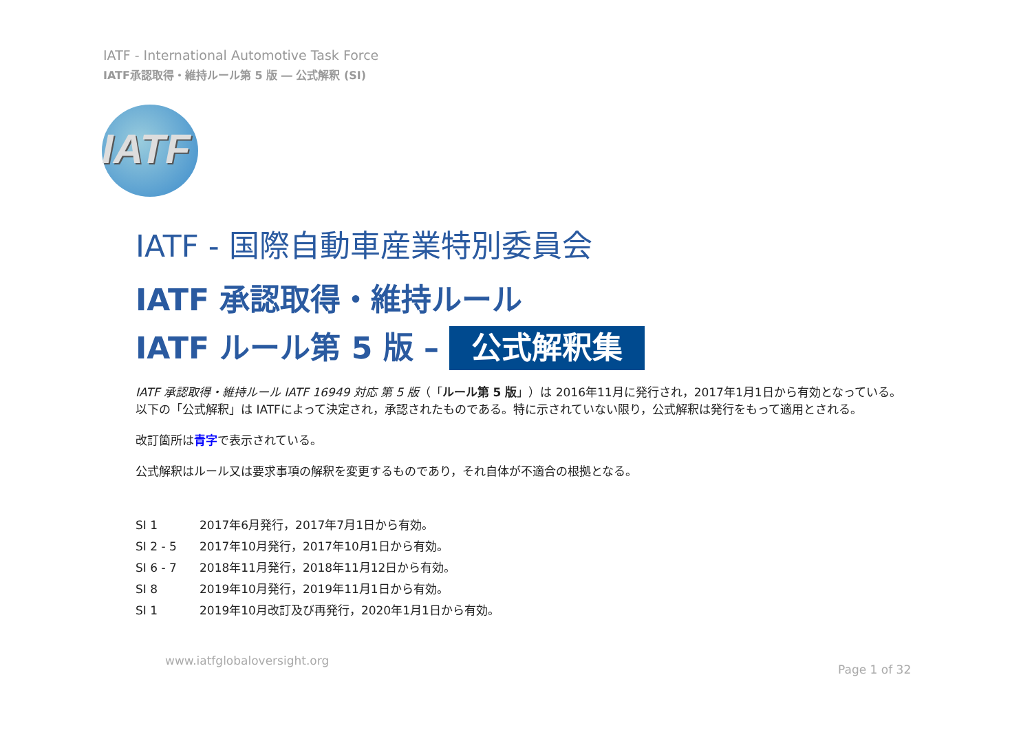IATF - International Automotive Task Force
IATF承認取得・維持ルール第 5 版 ― 公式解釈 (SI)
IATF
IATF - 国際自動車産業特別委員会
IATF 承認取得・維持ルール
IATF ルール第 5 版 – 公式解釈集
IATF 承認取得・維持ルール IATF 16949 対応 第 5 版（「ルール第 5 版」）は 2016年11月に発行され，2017年1月1日から有効となっている。以下の「公式解釈」は IATFによって決定され，承認されたものである。特に示されていない限り，公式解釈は発行をもって適用とされる。
改訂箇所は青字で表示されている。
公式解釈はルール又は要求事項の解釈を変更するものであり，それ自体が不適合の根拠となる。
SI 1 2017年6月発行，2017年7月1日から有効。
SI 2 - 5 2017年10月発行，2017年10月1日から有効。
SI 6 - 7 2018年11月発行，2018年11月12日から有効。
SI 8 2019年10月発行，2019年11月1日から有効。
SI 1 2019年10月改訂及び再発行，2020年1月1日から有効。
www.iatfglobaloversight.org
Page 1 of 32